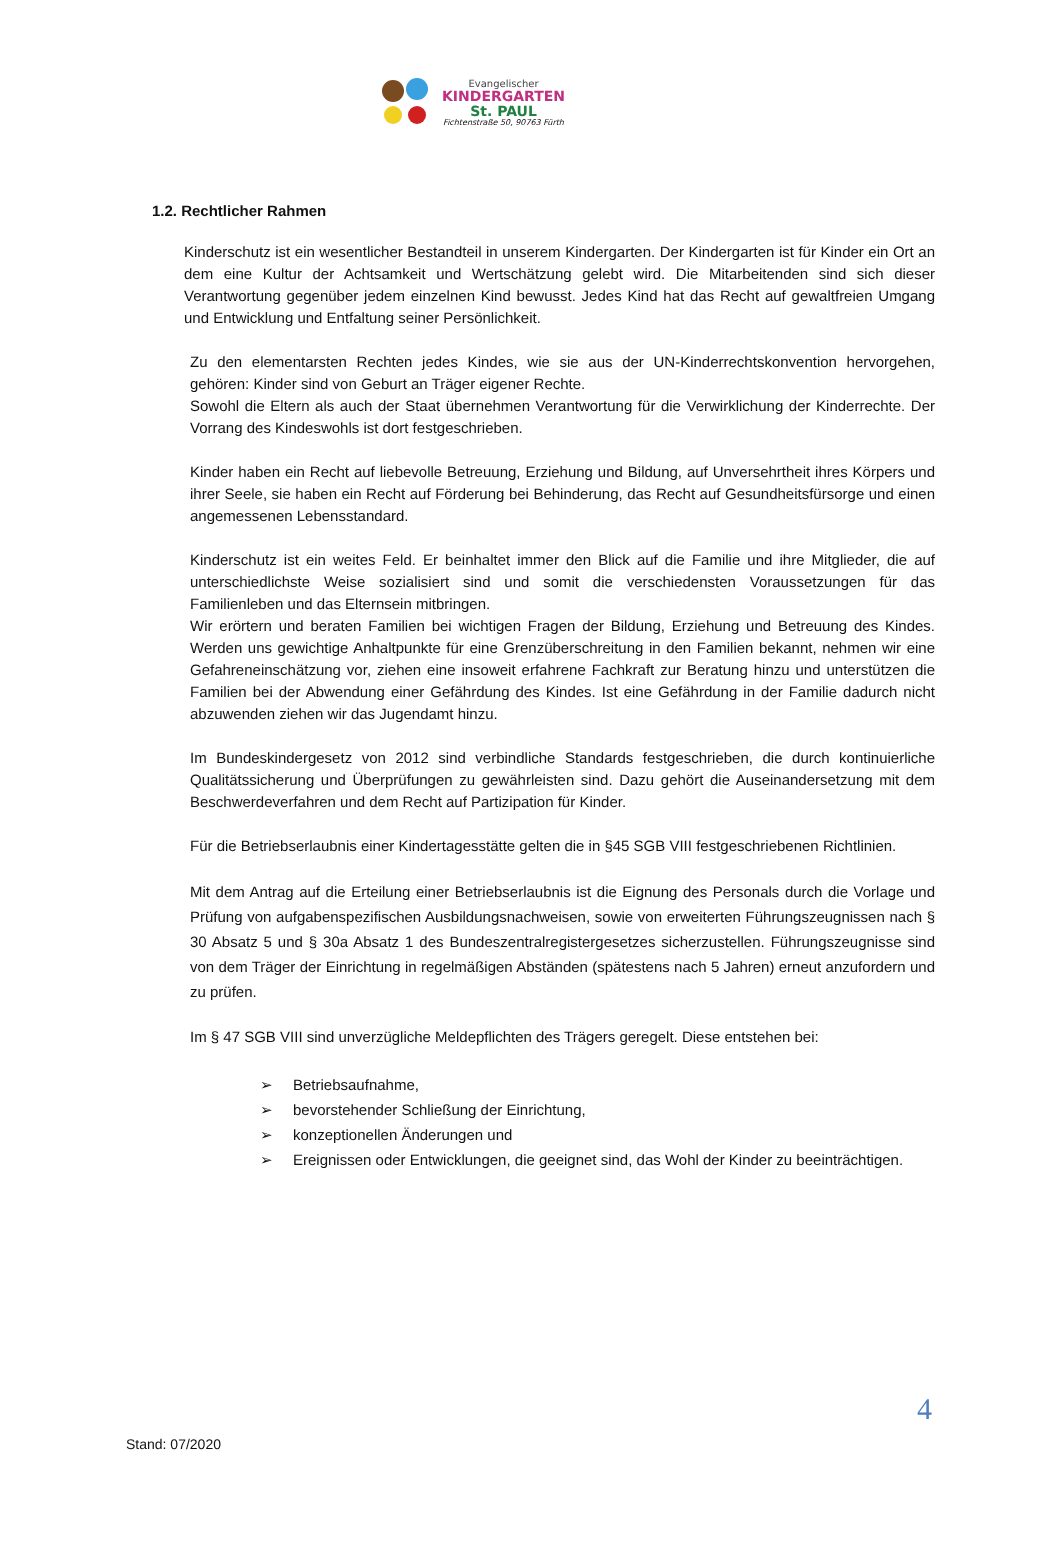Evangelischer
KINDERGARTEN
St. PAUL
Fichtenstraße 50, 90763 Fürth
1.2. Rechtlicher Rahmen
Kinderschutz ist ein wesentlicher Bestandteil in unserem Kindergarten. Der Kindergarten ist für Kinder ein Ort an dem eine Kultur der Achtsamkeit und Wertschätzung gelebt wird. Die Mitarbeitenden sind sich dieser Verantwortung gegenüber jedem einzelnen Kind bewusst. Jedes Kind hat das Recht auf gewaltfreien Umgang und Entwicklung und Entfaltung seiner Persönlichkeit.
Zu den elementarsten Rechten jedes Kindes, wie sie aus der UN-Kinderrechtskonvention hervorgehen, gehören: Kinder sind von Geburt an Träger eigener Rechte.
Sowohl die Eltern als auch der Staat übernehmen Verantwortung für die Verwirklichung der Kinderrechte. Der Vorrang des Kindeswohls ist dort festgeschrieben.
Kinder haben ein Recht auf liebevolle Betreuung, Erziehung und Bildung, auf Unversehrtheit ihres Körpers und ihrer Seele, sie haben ein Recht auf Förderung bei Behinderung, das Recht auf Gesundheitsfürsorge und einen angemessenen Lebensstandard.
Kinderschutz ist ein weites Feld. Er beinhaltet immer den Blick auf die Familie und ihre Mitglieder, die auf unterschiedlichste Weise sozialisiert sind und somit die verschiedensten Voraussetzungen für das Familienleben und das Elternsein mitbringen.
Wir erörtern und beraten Familien bei wichtigen Fragen der Bildung, Erziehung und Betreuung des Kindes. Werden uns gewichtige Anhaltpunkte für eine Grenzüberschreitung in den Familien bekannt, nehmen wir eine Gefahreneinschätzung vor, ziehen eine insoweit erfahrene Fachkraft zur Beratung hinzu und unterstützen die Familien bei der Abwendung einer Gefährdung des Kindes. Ist eine Gefährdung in der Familie dadurch nicht abzuwenden ziehen wir das Jugendamt hinzu.
Im Bundeskindergesetz von 2012 sind verbindliche Standards festgeschrieben, die durch kontinuierliche Qualitätssicherung und Überprüfungen zu gewährleisten sind. Dazu gehört die Auseinandersetzung mit dem Beschwerdeverfahren und dem Recht auf Partizipation für Kinder.
Für die Betriebserlaubnis einer Kindertagesstätte gelten die in §45 SGB VIII festgeschriebenen Richtlinien.
Mit dem Antrag auf die Erteilung einer Betriebserlaubnis ist die Eignung des Personals durch die Vorlage und Prüfung von aufgabenspezifischen Ausbildungsnachweisen, sowie von erweiterten Führungszeugnissen nach § 30 Absatz 5 und § 30a Absatz 1 des Bundeszentralregistergesetzes sicherzustellen. Führungszeugnisse sind von dem Träger der Einrichtung in regelmäßigen Abständen (spätestens nach 5 Jahren) erneut anzufordern und zu prüfen.
Im § 47 SGB VIII sind unverzügliche Meldepflichten des Trägers geregelt. Diese entstehen bei:
➢ Betriebsaufnahme,
➢ bevorstehender Schließung der Einrichtung,
➢ konzeptionellen Änderungen und
➢ Ereignissen oder Entwicklungen, die geeignet sind, das Wohl der Kinder zu beeinträchtigen.
4
Stand: 07/2020